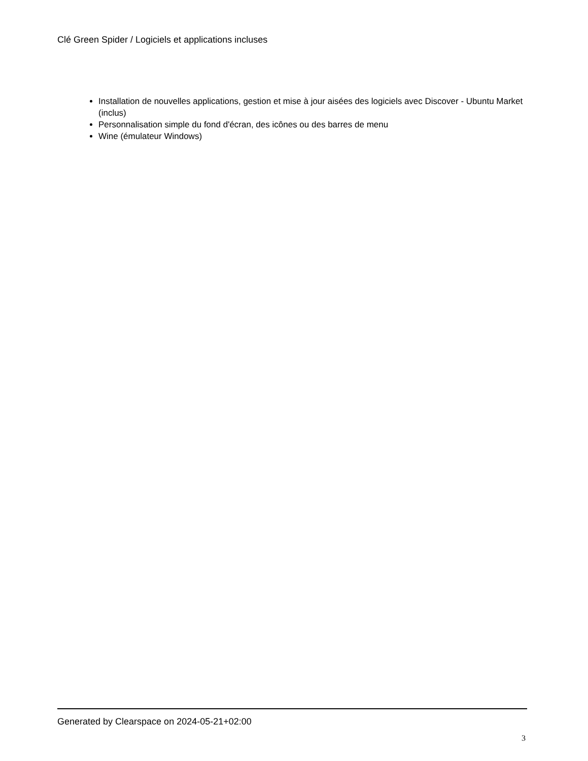Clé Green Spider / Logiciels et applications incluses
Installation de nouvelles applications, gestion et mise à jour aisées des logiciels avec Discover - Ubuntu Market (inclus)
Personnalisation simple du fond d'écran, des icônes ou des barres de menu
Wine (émulateur Windows)
Generated by Clearspace on 2024-05-21+02:00
3